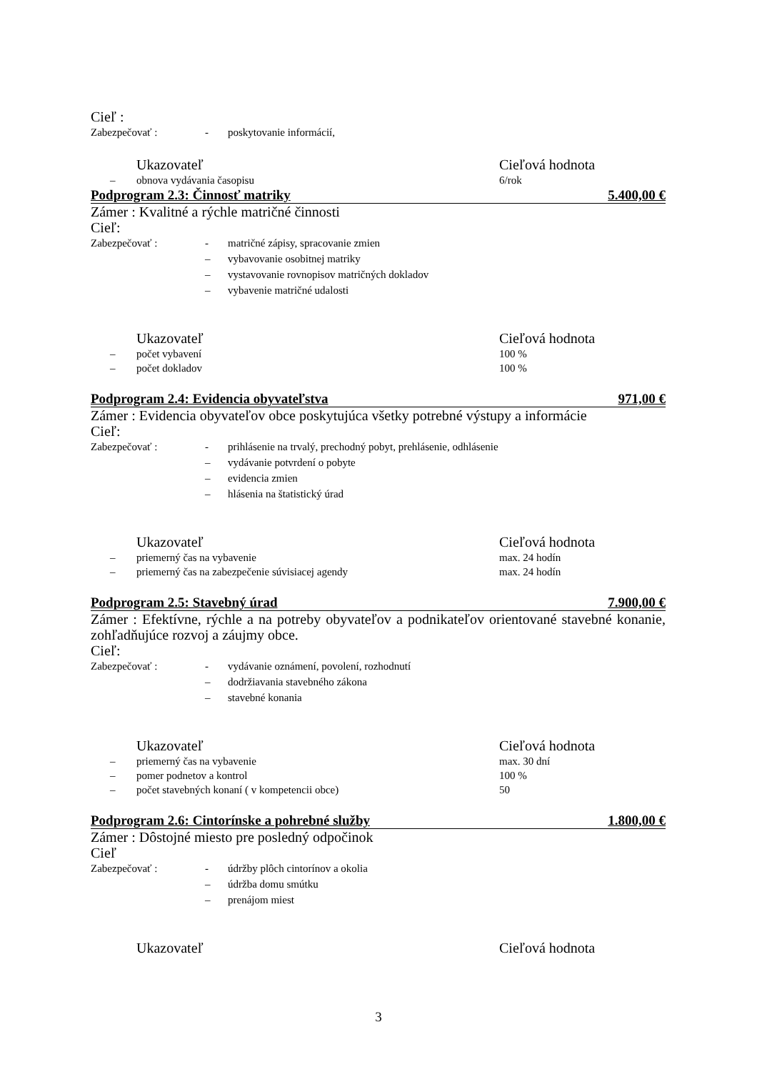Cieľ :
Zabezpečovať : - poskytovanie informácií,
Ukazovateľ Cieľová hodnota
– obnova vydávania časopisu 6/rok
Podprogram 2.3: Činnosť matriky 5.400,00 €
Zámer : Kvalitné a rýchle matričné činnosti
Cieľ:
Zabezpečovať : - matričné zápisy, spracovanie zmien
– vybavovanie osobitnej matriky
– vystavovanie rovnopisov matričných dokladov
– vybavenie matričné udalosti
Ukazovateľ Cieľová hodnota
– počet vybavení 100 %
– počet dokladov 100 %
Podprogram 2.4: Evidencia obyvateľstva 971,00 €
Zámer : Evidencia obyvateľov obce poskytujúca všetky potrebné výstupy a informácie
Cieľ:
Zabezpečovať : - prihlásenie na trvalý, prechodný pobyt, prehlásenie, odhlásenie
– vydávanie potvrdení o pobyte
– evidencia zmien
– hlásenia na štatistický úrad
Ukazovateľ Cieľová hodnota
– priemerný čas na vybavenie max. 24 hodín
– priemerný čas na zabezpečenie súvisiacej agendy max. 24 hodín
Podprogram 2.5: Stavebný úrad 7.900,00 €
Zámer : Efektívne, rýchle a na potreby obyvateľov a podnikateľov orientované stavebné konanie, zohľadňujúce rozvoj a záujmy obce.
Cieľ:
Zabezpečovať : - vydávanie oznámení, povolení, rozhodnutí
– dodržiavania stavebného zákona
– stavebné konania
Ukazovateľ Cieľová hodnota
– priemerný čas na vybavenie max. 30 dní
– pomer podnetov a kontrol 100 %
– počet stavebných konaní ( v kompetencii obce) 50
Podprogram 2.6: Cintorínske a pohrebné služby 1.800,00 €
Zámer : Dôstojné miesto pre posledný odpočinok
Cieľ
Zabezpečovať : - údržby plôch cintorínov a okolia
– údržba domu smútku
– prenájom miest
Ukazovateľ Cieľová hodnota
3